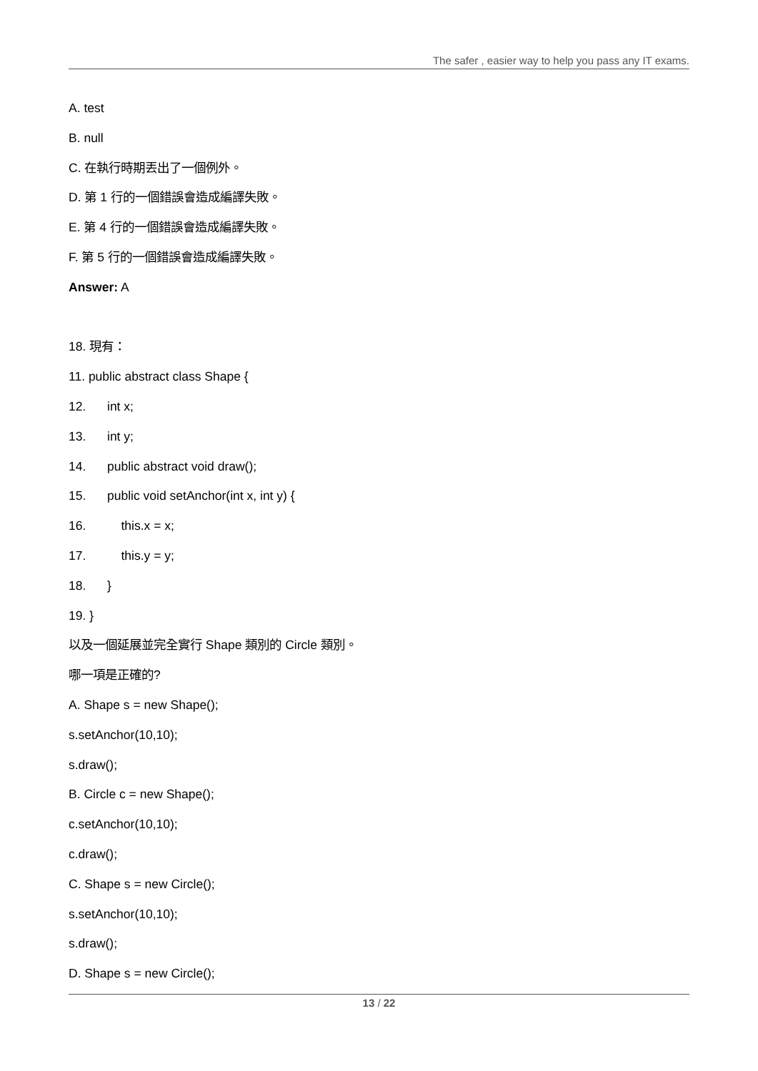The safer , easier way to help you pass any IT exams.
A. test
B. null
C. 在執行時期丟出了一個例外。
D. 第 1 行的一個錯誤會造成編譯失敗。
E. 第 4 行的一個錯誤會造成編譯失敗。
F. 第 5 行的一個錯誤會造成編譯失敗。
Answer: A
18. 現有：
11. public abstract class Shape {
12. int x;
13. int y;
14. public abstract void draw();
15. public void setAnchor(int x, int y) {
16. this.x = x;
17. this.y = y;
18. }
19. }
以及一個延展並完全實行 Shape 類別的 Circle 類別。
哪一項是正確的?
A. Shape s = new Shape();
s.setAnchor(10,10);
s.draw();
B. Circle c = new Shape();
c.setAnchor(10,10);
c.draw();
C. Shape s = new Circle();
s.setAnchor(10,10);
s.draw();
D. Shape s = new Circle();
13 / 22